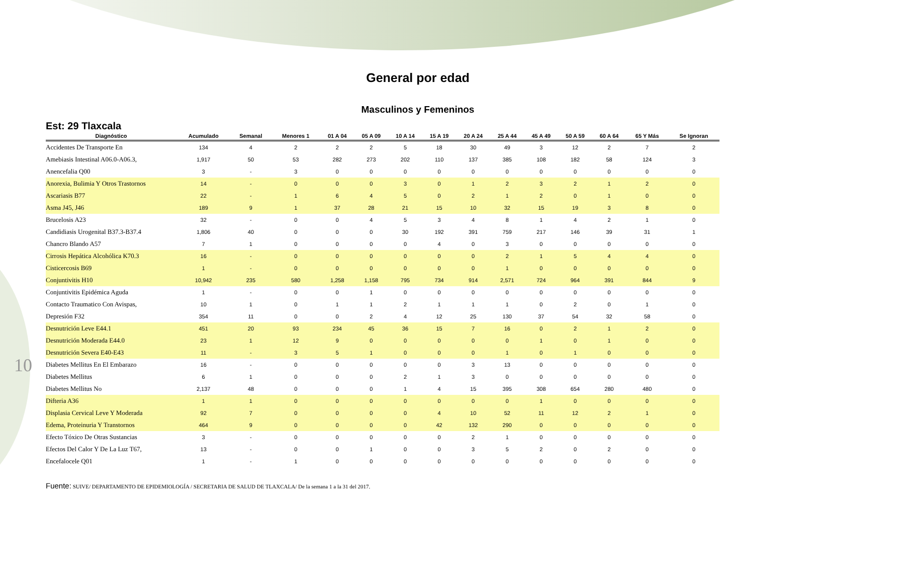10
General por edad
Masculinos y Femeninos
Est: 29 Tlaxcala
| Diagnóstico | Acumulado | Semanal | Menores 1 | 01 A 04 | 05 A 09 | 10 A 14 | 15 A 19 | 20 A 24 | 25 A 44 | 45 A 49 | 50 A 59 | 60 A 64 | 65 Y Más | Se Ignoran |
| --- | --- | --- | --- | --- | --- | --- | --- | --- | --- | --- | --- | --- | --- | --- |
| Accidentes De Transporte En | 134 | 4 | 2 | 2 | 2 | 5 | 18 | 30 | 49 | 3 | 12 | 2 | 7 | 2 |
| Amebiasis Intestinal A06.0-A06.3, | 1,917 | 50 | 53 | 282 | 273 | 202 | 110 | 137 | 385 | 108 | 182 | 58 | 124 | 3 |
| Anencefalia Q00 | 3 | - | 3 | 0 | 0 | 0 | 0 | 0 | 0 | 0 | 0 | 0 | 0 | 0 |
| Anorexia, Bulimia Y Otros Trastornos | 14 | - | 0 | 0 | 0 | 3 | 0 | 1 | 2 | 3 | 2 | 1 | 2 | 0 |
| Ascariasis B77 | 22 | - | 1 | 6 | 4 | 5 | 0 | 2 | 1 | 2 | 0 | 1 | 0 | 0 |
| Asma J45, J46 | 189 | 9 | 1 | 37 | 28 | 21 | 15 | 10 | 32 | 15 | 19 | 3 | 8 | 0 |
| Brucelosis A23 | 32 | - | 0 | 0 | 4 | 5 | 3 | 4 | 8 | 1 | 4 | 2 | 1 | 0 |
| Candidiasis Urogenital B37.3-B37.4 | 1,806 | 40 | 0 | 0 | 0 | 30 | 192 | 391 | 759 | 217 | 146 | 39 | 31 | 1 |
| Chancro Blando A57 | 7 | 1 | 0 | 0 | 0 | 0 | 4 | 0 | 3 | 0 | 0 | 0 | 0 | 0 |
| Cirrosis Hepática Alcohólica K70.3 | 16 | - | 0 | 0 | 0 | 0 | 0 | 0 | 2 | 1 | 5 | 4 | 4 | 0 |
| Cisticercosis B69 | 1 | - | 0 | 0 | 0 | 0 | 0 | 0 | 1 | 0 | 0 | 0 | 0 | 0 |
| Conjuntivitis H10 | 10,942 | 235 | 580 | 1,258 | 1,158 | 795 | 734 | 914 | 2,571 | 724 | 964 | 391 | 844 | 9 |
| Conjuntivitis Epidémica Aguda | 1 | - | 0 | 0 | 1 | 0 | 0 | 0 | 0 | 0 | 0 | 0 | 0 | 0 |
| Contacto Traumatico Con Avispas, | 10 | 1 | 0 | 1 | 1 | 2 | 1 | 1 | 1 | 0 | 2 | 0 | 1 | 0 |
| Depresión F32 | 354 | 11 | 0 | 0 | 2 | 4 | 12 | 25 | 130 | 37 | 54 | 32 | 58 | 0 |
| Desnutrición Leve E44.1 | 451 | 20 | 93 | 234 | 45 | 36 | 15 | 7 | 16 | 0 | 2 | 1 | 2 | 0 |
| Desnutrición Moderada E44.0 | 23 | 1 | 12 | 9 | 0 | 0 | 0 | 0 | 0 | 1 | 0 | 1 | 0 | 0 |
| Desnutrición Severa E40-E43 | 11 | - | 3 | 5 | 1 | 0 | 0 | 0 | 1 | 0 | 1 | 0 | 0 | 0 |
| Diabetes Mellitus En El Embarazo | 16 | - | 0 | 0 | 0 | 0 | 0 | 3 | 13 | 0 | 0 | 0 | 0 | 0 |
| Diabetes Mellitus | 6 | 1 | 0 | 0 | 0 | 2 | 1 | 3 | 0 | 0 | 0 | 0 | 0 | 0 |
| Diabetes Mellitus No | 2,137 | 48 | 0 | 0 | 0 | 1 | 4 | 15 | 395 | 308 | 654 | 280 | 480 | 0 |
| Difteria A36 | 1 | 1 | 0 | 0 | 0 | 0 | 0 | 0 | 0 | 1 | 0 | 0 | 0 | 0 |
| Displasia Cervical Leve Y Moderada | 92 | 7 | 0 | 0 | 0 | 0 | 4 | 10 | 52 | 11 | 12 | 2 | 1 | 0 |
| Edema, Proteinuria Y Transtornos | 464 | 9 | 0 | 0 | 0 | 0 | 42 | 132 | 290 | 0 | 0 | 0 | 0 | 0 |
| Efecto Tóxico De Otras Sustancias | 3 | - | 0 | 0 | 0 | 0 | 0 | 2 | 1 | 0 | 0 | 0 | 0 | 0 |
| Efectos Del Calor Y De La Luz T67, | 13 | - | 0 | 0 | 1 | 0 | 0 | 3 | 5 | 2 | 0 | 2 | 0 | 0 |
| Encefalocele Q01 | 1 | - | 1 | 0 | 0 | 0 | 0 | 0 | 0 | 0 | 0 | 0 | 0 | 0 |
Fuente: SUIVE/ DEPARTAMENTO DE EPIDEMIOLOGÍA / SECRETARIA DE SALUD DE TLAXCALA/ De la semana 1 a la 31 del 2017.